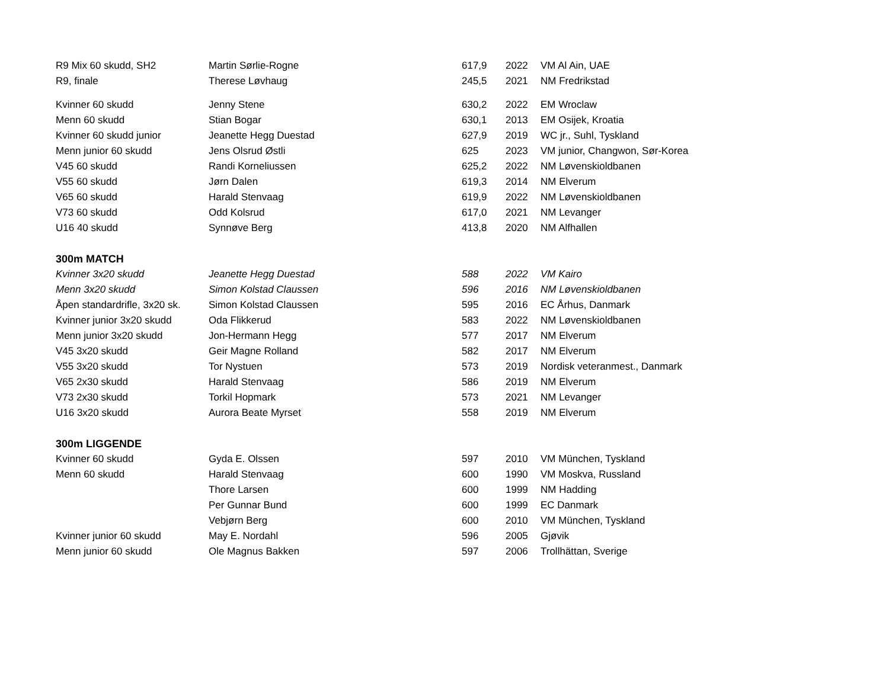| R9 Mix 60 skudd, SH2 | Martin Sørlie-Rogne | 617,9 | 2022 | VM Al Ain, UAE |
| R9, finale | Therese Løvhaug | 245,5 | 2021 | NM Fredrikstad |
| Kvinner 60 skudd | Jenny Stene | 630,2 | 2022 | EM Wroclaw |
| Menn 60 skudd | Stian Bogar | 630,1 | 2013 | EM Osijek, Kroatia |
| Kvinner 60 skudd junior | Jeanette Hegg Duestad | 627,9 | 2019 | WC jr., Suhl, Tyskland |
| Menn junior 60 skudd | Jens Olsrud Østli | 625 | 2023 | VM junior, Changwon, Sør-Korea |
| V45 60 skudd | Randi Korneliussen | 625,2 | 2022 | NM Løvenskioldbanen |
| V55 60 skudd | Jørn Dalen | 619,3 | 2014 | NM Elverum |
| V65 60 skudd | Harald Stenvaag | 619,9 | 2022 | NM Løvenskioldbanen |
| V73 60 skudd | Odd Kolsrud | 617,0 | 2021 | NM Levanger |
| U16 40 skudd | Synnøve Berg | 413,8 | 2020 | NM Alfhallen |
| 300m MATCH | | | | |
| Kvinner 3x20 skudd | Jeanette Hegg Duestad | 588 | 2022 | VM Kairo |
| Menn 3x20 skudd | Simon Kolstad Claussen | 596 | 2016 | NM Løvenskioldbanen |
| Åpen standardrifle, 3x20 sk. | Simon Kolstad Claussen | 595 | 2016 | EC Århus, Danmark |
| Kvinner junior 3x20 skudd | Oda Flikkerud | 583 | 2022 | NM Løvenskioldbanen |
| Menn junior 3x20 skudd | Jon-Hermann Hegg | 577 | 2017 | NM Elverum |
| V45 3x20 skudd | Geir Magne Rolland | 582 | 2017 | NM Elverum |
| V55 3x20 skudd | Tor Nystuen | 573 | 2019 | Nordisk veteranmest., Danmark |
| V65 2x30 skudd | Harald Stenvaag | 586 | 2019 | NM Elverum |
| V73 2x30 skudd | Torkil Hopmark | 573 | 2021 | NM Levanger |
| U16 3x20 skudd | Aurora Beate Myrset | 558 | 2019 | NM Elverum |
| 300m LIGGENDE | | | | |
| Kvinner 60 skudd | Gyda E. Olssen | 597 | 2010 | VM München, Tyskland |
| Menn 60 skudd | Harald Stenvaag | 600 | 1990 | VM Moskva, Russland |
| | Thore Larsen | 600 | 1999 | NM Hadding |
| | Per Gunnar Bund | 600 | 1999 | EC Danmark |
| | Vebjørn Berg | 600 | 2010 | VM München, Tyskland |
| Kvinner junior 60 skudd | May E. Nordahl | 596 | 2005 | Gjøvik |
| Menn junior 60 skudd | Ole Magnus Bakken | 597 | 2006 | Trollhättan, Sverige |